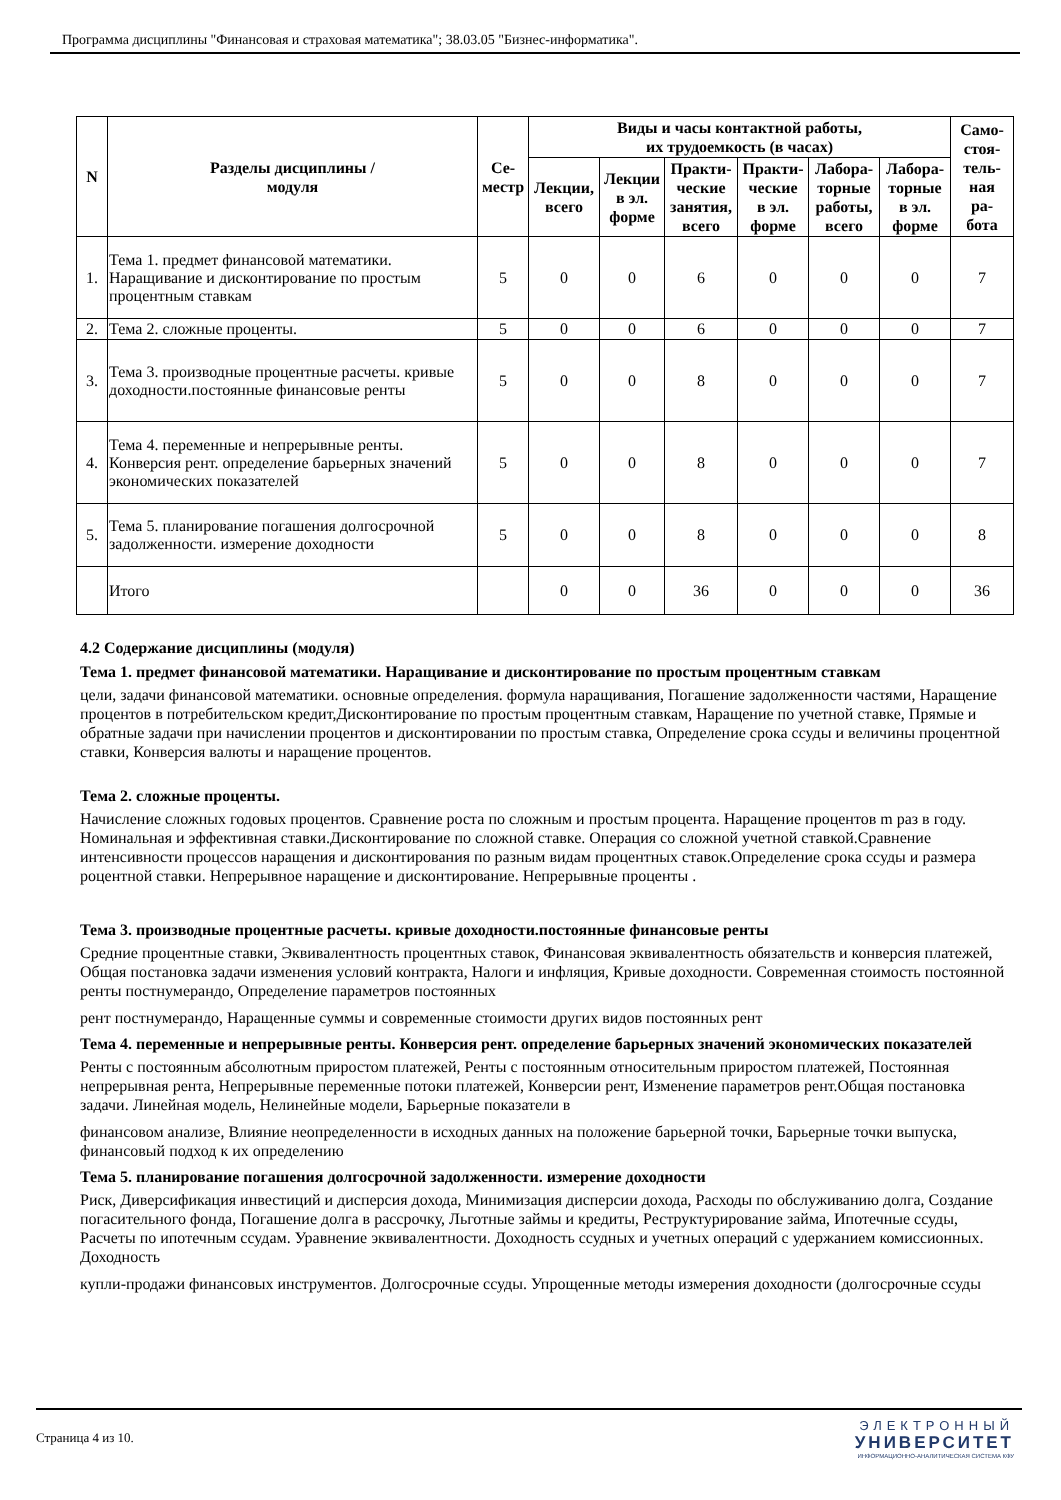Программа дисциплины "Финансовая и страховая математика"; 38.03.05 "Бизнес-информатика".
| N | Разделы дисциплины / модуля | Се- местр | Виды и часы контактной работы, их трудоемкость (в часах) | | | | | | Само- стоя- тель- ная ра- бота |
| --- | --- | --- | --- | --- | --- | --- | --- | --- | --- |
| | | | Лекции, всего | Лекции в эл. форме | Практи- ческие занятия, всего | Практи- ческие в эл. форме | Лабора- торные работы, всего | Лабора- торные в эл. форме | |
| 1. | Тема 1. предмет финансовой математики. Наращивание и дисконтирование по простым процентным ставкам | 5 | 0 | 0 | 6 | 0 | 0 | 0 | 7 |
| 2. | Тема 2. сложные проценты. | 5 | 0 | 0 | 6 | 0 | 0 | 0 | 7 |
| 3. | Тема 3. производные процентные расчеты. кривые доходности.постоянные финансовые ренты | 5 | 0 | 0 | 8 | 0 | 0 | 0 | 7 |
| 4. | Тема 4. переменные и непрерывные ренты. Конверсия рент. определение барьерных значений экономических показателей | 5 | 0 | 0 | 8 | 0 | 0 | 0 | 7 |
| 5. | Тема 5. планирование погашения долгосрочной задолженности. измерение доходности | 5 | 0 | 0 | 8 | 0 | 0 | 0 | 8 |
| | Итого | | 0 | 0 | 36 | 0 | 0 | 0 | 36 |
4.2 Содержание дисциплины (модуля)
Тема 1. предмет финансовой математики. Наращивание и дисконтирование по простым процентным ставкам
цели, задачи финансовой математики. основные определения. формула наращивания, Погашение задолженности частями, Наращение процентов в потребительском кредит,Дисконтирование по простым процентным ставкам, Наращение по учетной ставке, Прямые и обратные задачи при начислении процентов и дисконтировании по простым ставка, Определение срока ссуды и величины процентной ставки, Конверсия валюты и наращение процентов.
Тема 2. сложные проценты.
Начисление сложных годовых процентов. Сравнение роста по сложным и простым процента. Наращение процентов m раз в году. Номинальная и эффективная ставки.Дисконтирование по сложной ставке. Операция со сложной учетной ставкой.Сравнение интенсивности процессов наращения и дисконтирования по разным видам процентных ставок.Определение срока ссуды и размера роцентной ставки. Непрерывное наращение и дисконтирование. Непрерывные проценты .
Тема 3. производные процентные расчеты. кривые доходности.постоянные финансовые ренты
Средние процентные ставки, Эквивалентность процентных ставок, Финансовая эквивалентность обязательств и конверсия платежей, Общая постановка задачи изменения условий контракта, Налоги и инфляция, Кривые доходности. Современная стоимость постоянной ренты постнумерандо, Определение параметров постоянных
рент постнумерандо, Наращенные суммы и современные стоимости других видов постоянных рент
Тема 4. переменные и непрерывные ренты. Конверсия рент. определение барьерных значений экономических показателей
Ренты с постоянным абсолютным приростом платежей, Ренты с постоянным относительным приростом платежей, Постоянная непрерывная рента, Непрерывные переменные потоки платежей, Конверсии рент, Изменение параметров рент.Общая постановка задачи. Линейная модель, Нелинейные модели, Барьерные показатели в
финансовом анализе, Влияние неопределенности в исходных данных на положение барьерной точки, Барьерные точки выпуска, финансовый подход к их определению
Тема 5. планирование погашения долгосрочной задолженности. измерение доходности
Риск, Диверсификация инвестиций и дисперсия дохода, Минимизация дисперсии дохода, Расходы по обслуживанию долга, Создание погасительного фонда, Погашение долга в рассрочку, Льготные займы и кредиты, Реструктурирование займа, Ипотечные ссуды, Расчеты по ипотечным ссудам. Уравнение эквивалентности. Доходность ссудных и учетных операций с удержанием комиссионных. Доходность
купли-продажи финансовых инструментов. Долгосрочные ссуды. Упрощенные методы измерения доходности (долгосрочные ссуды
Страница 4 из 10.
ЭЛЕКТРОННЫЙ
УНИВЕРСИТЕТ
ИНФОРМАЦИОННО-АНАЛИТИЧЕСКАЯ СИСТЕМА КФУ